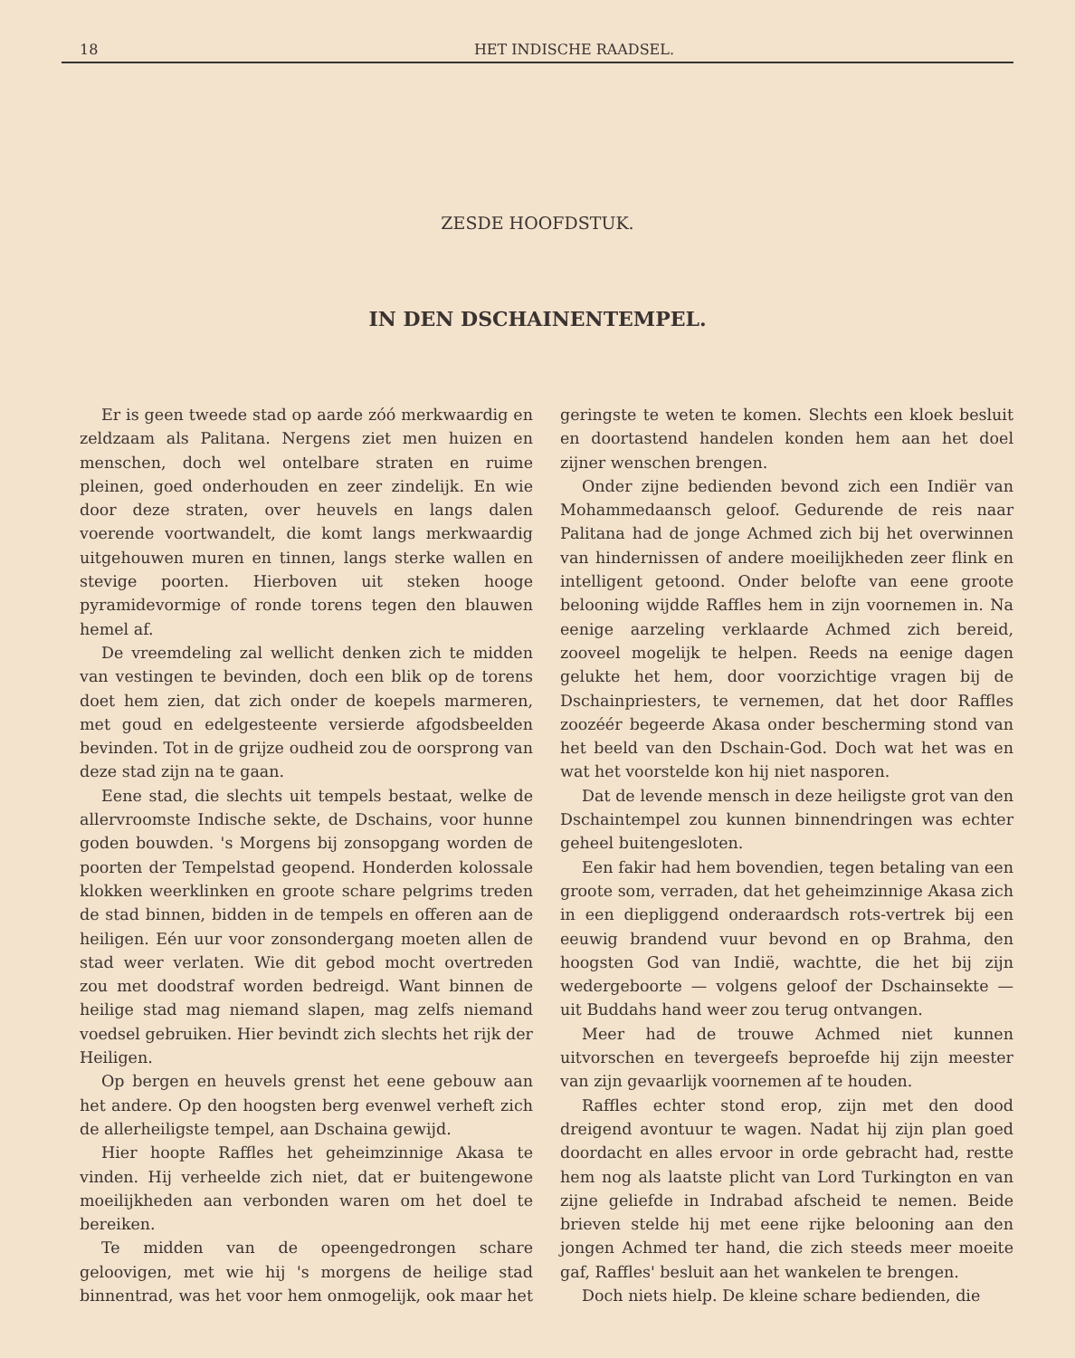18 HET INDISCHE RAADSEL.
ZESDE HOOFDSTUK.
IN DEN DSCHAINENTEMPEL.
Er is geen tweede stad op aarde zóó merkwaardig en zeldzaam als Palitana. Nergens ziet men huizen en menschen, doch wel ontelbare straten en ruime pleinen, goed onderhouden en zeer zindelijk. En wie door deze straten, over heuvels en langs dalen voerende voortwandelt, die komt langs merkwaardig uitgehouwen muren en tinnen, langs sterke wallen en stevige poorten. Hierboven uit steken hooge pyramidevormige of ronde torens tegen den blauwen hemel af.
De vreemdeling zal wellicht denken zich te midden van vestingen te bevinden, doch een blik op de torens doet hem zien, dat zich onder de koepels marmeren, met goud en edelgesteente versierde afgodsbeelden bevinden. Tot in de grijze oudheid zou de oorsprong van deze stad zijn na te gaan.
Eene stad, die slechts uit tempels bestaat, welke de allervroomste Indische sekte, de Dschains, voor hunne goden bouwden. 's Morgens bij zonsopgang worden de poorten der Tempelstad geopend. Honderden kolossale klokken weerklinken en groote schare pelgrims treden de stad binnen, bidden in de tempels en offeren aan de heiligen. Eén uur voor zonsondergang moeten allen de stad weer verlaten. Wie dit gebod mocht overtreden zou met doodstraf worden bedreigd. Want binnen de heilige stad mag niemand slapen, mag zelfs niemand voedsel gebruiken. Hier bevindt zich slechts het rijk der Heiligen.
Op bergen en heuvels grenst het eene gebouw aan het andere. Op den hoogsten berg evenwel verheft zich de allerheiligste tempel, aan Dschaina gewijd.
Hier hoopte Raffles het geheimzinnige Akasa te vinden. Hij verheelde zich niet, dat er buitengewone moeilijkheden aan verbonden waren om het doel te bereiken.
Te midden van de opeengedrongen schare geloovigen, met wie hij 's morgens de heilige stad binnentrad, was het voor hem onmogelijk, ook maar het geringste te weten te komen. Slechts een kloek besluit en doortastend handelen konden hem aan het doel zijner wenschen brengen.
Onder zijne bedienden bevond zich een Indiër van Mohammedaansch geloof. Gedurende de reis naar Palitana had de jonge Achmed zich bij het overwinnen van hindernissen of andere moeilijkheden zeer flink en intelligent getoond. Onder belofte van eene groote belooning wijdde Raffles hem in zijn voornemen in. Na eenige aarzeling verklaarde Achmed zich bereid, zooveel mogelijk te helpen. Reeds na eenige dagen gelukte het hem, door voorzichtige vragen bij de Dschainpriesters, te vernemen, dat het door Raffles zoozéér begeerde Akasa onder bescherming stond van het beeld van den Dschain-God. Doch wat het was en wat het voorstelde kon hij niet nasporen.
Dat de levende mensch in deze heiligste grot van den Dschaintempel zou kunnen binnendringen was echter geheel buitengesloten.
Een fakir had hem bovendien, tegen betaling van een groote som, verraden, dat het geheimzinnige Akasa zich in een diepliggend onderaardsch rots-vertrek bij een eeuwig brandend vuur bevond en op Brahma, den hoogsten God van Indië, wachtte, die het bij zijn wedergeboorte — volgens geloof der Dschainsekte — uit Buddahs hand weer zou terug ontvangen.
Meer had de trouwe Achmed niet kunnen uitvorschen en tevergeefs beproefde hij zijn meester van zijn gevaarlijk voornemen af te houden.
Raffles echter stond erop, zijn met den dood dreigend avontuur te wagen. Nadat hij zijn plan goed doordacht en alles ervoor in orde gebracht had, restte hem nog als laatste plicht van Lord Turkington en van zijne geliefde in Indrabad afscheid te nemen. Beide brieven stelde hij met eene rijke belooning aan den jongen Achmed ter hand, die zich steeds meer moeite gaf, Raffles' besluit aan het wankelen te brengen.
Doch niets hielp. De kleine schare bedienden, die